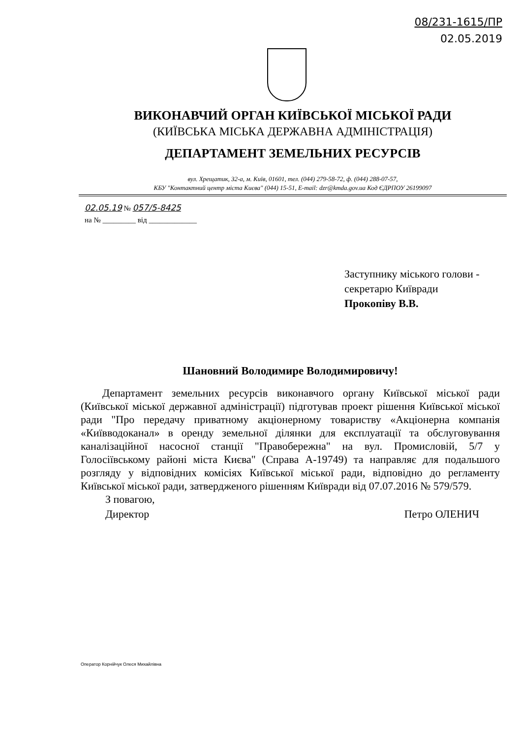08/231-1615/ПР
02.05.2019
ВИКОНАВЧИЙ ОРГАН КИЇВСЬКОЇ МІСЬКОЇ РАДИ
(КИЇВСЬКА МІСЬКА ДЕРЖАВНА АДМІНІСТРАЦІЯ)
ДЕПАРТАМЕНТ ЗЕМЕЛЬНИХ РЕСУРСІВ
вул. Хрещатик, 32-а, м. Київ, 01601, тел. (044) 279-58-72, ф. (044) 288-07-57,
КБУ "Контактний центр міста Києва" (044) 15-51, E-mail: dzr@kmda.gov.ua Код ЄДРПОУ 26199097
02.05.19 № 057/5-8425
на № _________ від _____________
Заступнику міського голови -
секретарю Київради
Прокопіву В.В.
Шановний Володимире Володимировичу!
Департамент земельних ресурсів виконавчого органу Київської міської ради (Київської міської державної адміністрації) підготував проект рішення Київської міської ради "Про передачу приватному акціонерному товариству «Акціонерна компанія «Київводоканал» в оренду земельної ділянки для експлуатації та обслуговування каналізаційної насосної станції "Правобережна" на вул. Промисловій, 5/7 у Голосіївському районі міста Києва" (Справа А-19749) та направляє для подальшого розгляду у відповідних комісіях Київської міської ради, відповідно до регламенту Київської міської ради, затвердженого рішенням Київради від 07.07.2016 № 579/579.
З повагою,
Директор
Петро ОЛЕНИЧ
Оператор Корнійчук Олеся Михайлівна